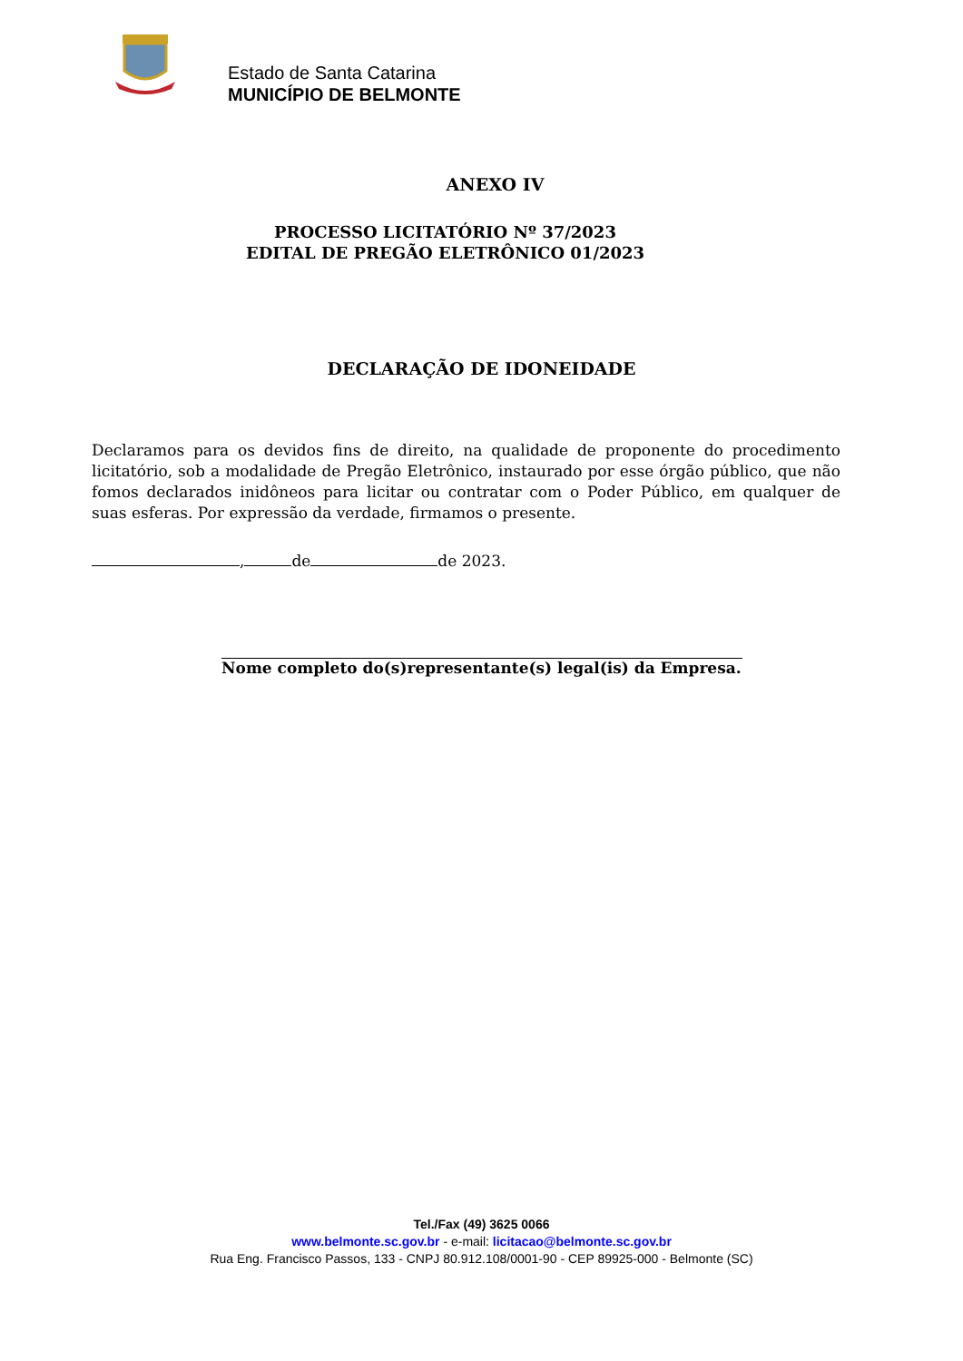Estado de Santa Catarina
MUNICÍPIO DE BELMONTE
ANEXO IV
PROCESSO LICITATÓRIO Nº 37/2023
EDITAL DE PREGÃO ELETRÔNICO 01/2023
DECLARAÇÃO DE IDONEIDADE
Declaramos para os devidos fins de direito, na qualidade de proponente do procedimento licitatório, sob a modalidade de Pregão Eletrônico, instaurado por esse órgão público, que não fomos declarados inidôneos para licitar ou contratar com o Poder Público, em qualquer de suas esferas. Por expressão da verdade, firmamos o presente.
, de de 2023.
Nome completo do(s)representante(s) legal(is) da Empresa.
Tel./Fax (49) 3625 0066
www.belmonte.sc.gov.br - e-mail: licitacao@belmonte.sc.gov.br
Rua Eng. Francisco Passos, 133 - CNPJ 80.912.108/0001-90 - CEP 89925-000 - Belmonte (SC)